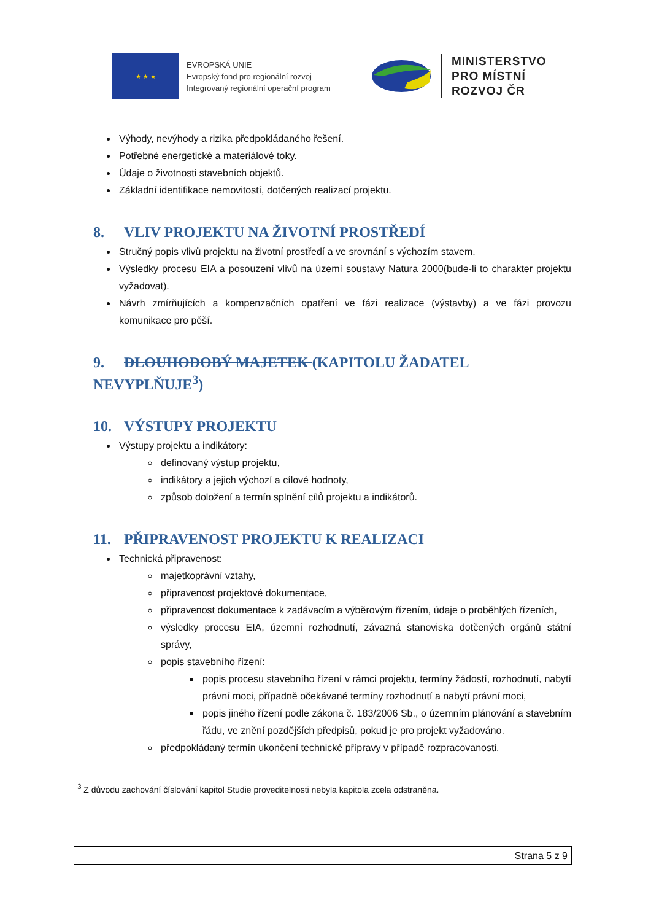★ ★ ★
EVROPSKÁ UNIE
Evropský fond pro regionální rozvoj
Integrovaný regionální operační program
MINISTERSTVO
PRO MÍSTNÍ
ROZVOJ ČR
Výhody, nevýhody a rizika předpokládaného řešení.
Potřebné energetické a materiálové toky.
Údaje o životnosti stavebních objektů.
Základní identifikace nemovitostí, dotčených realizací projektu.
8. VLIV PROJEKTU NA ŽIVOTNÍ PROSTŘEDÍ
Stručný popis vlivů projektu na životní prostředí a ve srovnání s výchozím stavem.
Výsledky procesu EIA a posouzení vlivů na území soustavy Natura 2000(bude-li to charakter projektu vyžadovat).
Návrh zmírňujících a kompenzačních opatření ve fázi realizace (výstavby) a ve fázi provozu komunikace pro pěší.
9. DLOUHODOBÝ MAJETEK (KAPITOLU ŽADATEL NEVYPLŇUJE<sup>3</sup>)
10. VÝSTUPY PROJEKTU
Výstupy projektu a indikátory:
definovaný výstup projektu,
indikátory a jejich výchozí a cílové hodnoty,
způsob doložení a termín splnění cílů projektu a indikátorů.
11. PŘIPRAVENOST PROJEKTU K REALIZACI
Technická připravenost:
majetkoprávní vztahy,
připravenost projektové dokumentace,
připravenost dokumentace k zadávacím a výběrovým řízením, údaje o proběhlých řízeních,
výsledky procesu EIA, územní rozhodnutí, závazná stanoviska dotčených orgánů státní správy,
popis stavebního řízení:
popis procesu stavebního řízení v rámci projektu, termíny žádostí, rozhodnutí, nabytí právní moci, případně očekávané termíny rozhodnutí a nabytí právní moci,
popis jiného řízení podle zákona č. 183/2006 Sb., o územním plánování a stavebním řádu, ve znění pozdějších předpisů, pokud je pro projekt vyžadováno.
předpokládaný termín ukončení technické přípravy v případě rozpracovanosti.
<sup>3</sup> Z důvodu zachování číslování kapitol Studie proveditelnosti nebyla kapitola zcela odstraněna.
Strana 5 z 9